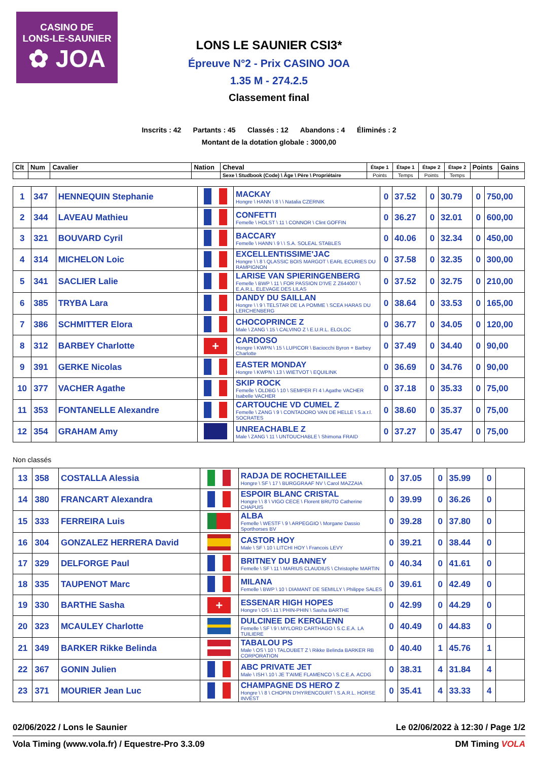CASINO DE
LONS-LE-SAUNIER
✿ JOA
LONS LE SAUNIER CSI3*
Épreuve N°2 - Prix CASINO JOA
1.35 M - 274.2.5
Classement final
Inscrits : 42 Partants : 45 Classés : 12 Abandons : 4 Éliminés : 2
Montant de la dotation globale : 3000,00
| Clt | Num | Cavalier | Nation | Cheval | Étape 1 | Étape 1 | Étape 2 | Étape 2 | Points | Gains |
| --- | --- | --- | --- | --- | --- | --- | --- | --- | --- | --- |
| | | | | Sexe \ Studbook (Code) \ Âge \ Père \ Propriétaire | Points | Temps | Points | Temps | | |
| 1 | 347 | HENNEQUIN Stephanie | | MACKAY Hongre \ HANN \ 8 \ \ Natalia CZERNIK | 0 | 37.52 | 0 | 30.79 | 0 | 750,00 |
| 2 | 344 | LAVEAU Mathieu | | CONFETTI Femelle \ HOLST \ 11 \ CONNOR \ Clint GOFFIN | 0 | 36.27 | 0 | 32.01 | 0 | 600,00 |
| 3 | 321 | BOUVARD Cyril | | BACCARY Femelle \ HANN \ 9 \ \ S.A. SOLEAL STABLES | 0 | 40.06 | 0 | 32.34 | 0 | 450,00 |
| 4 | 314 | MICHELON Loic | | EXCELLENTISSIME'JAC Hongre \ \ 8 \ QLASSIC BOIS MARGOT \ EARL ECURIES DU RAMPIGNON | 0 | 37.58 | 0 | 32.35 | 0 | 300,00 |
| 5 | 341 | SACLIER Lalie | | LARISE VAN SPIERINGENBERG Femelle \ BWP \ 11 \ FOR PASSION D'IVE Z Z644007 \ E.A.R.L. ELEVAGE DES LILAS | 0 | 37.52 | 0 | 32.75 | 0 | 210,00 |
| 6 | 385 | TRYBA Lara | | DANDY DU SAILLAN Hongre \ \ 9 \ TELSTAR DE LA POMME \ SCEA HARAS DU LERCHENBERG | 0 | 38.64 | 0 | 33.53 | 0 | 165,00 |
| 7 | 386 | SCHMITTER Elora | | CHOCOPRINCE Z Male \ ZANG \ 15 \ CALVINO Z \ E.U.R.L. ELOLOC | 0 | 36.77 | 0 | 34.05 | 0 | 120,00 |
| 8 | 312 | BARBEY Charlotte | + | CARDOSO Hongre \ KWPN \ 15 \ LUPICOR \ Baciocchi Byron + Barbey Charlotte | 0 | 37.49 | 0 | 34.40 | 0 | 90,00 |
| 9 | 391 | GERKE Nicolas | | EASTER MONDAY Hongre \ KWPN \ 13 \ WIETVOT \ EQUILINK | 0 | 36.69 | 0 | 34.76 | 0 | 90,00 |
| 10 | 377 | VACHER Agathe | | SKIP ROCK Femelle \ OLDBG \ 10 \ SEMPER FI 4 \ Agathe VACHER Isabelle VACHER | 0 | 37.18 | 0 | 35.33 | 0 | 75,00 |
| 11 | 353 | FONTANELLE Alexandre | | CARTOUCHE VD CUMEL Z Femelle \ ZANG \ 9 \ CONTADORO VAN DE HELLE \ S.a.r.l. SOCRATES | 0 | 38.60 | 0 | 35.37 | 0 | 75,00 |
| 12 | 354 | GRAHAM Amy | | UNREACHABLE Z Male \ ZANG \ 11 \ UNTOUCHABLE \ Shimona FRAID | 0 | 37.27 | 0 | 35.47 | 0 | 75,00 |
Non classés
| 13 | 358 | COSTALLA Alessia | | RADJA DE ROCHETAILLEE Hongre \ SF \ 17 \ BURGGRAAF NV \ Carol MAZZAIA | 0 | 37.05 | 0 | 35.99 | 0 | |
| 14 | 380 | FRANCART Alexandra | | ESPOIR BLANC CRISTAL Hongre \ \ 8 \ VIGO CECE \ Florent BRUTO Catherine CHAPUIS | 0 | 39.99 | 0 | 36.26 | 0 | |
| 15 | 333 | FERREIRA Luis | | ALBA Femelle \ WESTF \ 9 \ ARPEGGIO \ Morgane Dassio Sporthorses BV | 0 | 39.28 | 0 | 37.80 | 0 | |
| 16 | 304 | GONZALEZ HERRERA David | | CASTOR HOY Male \ SF \ 10 \ LITCHI HOY \ Francois LEVY | 0 | 39.21 | 0 | 38.44 | 0 | |
| 17 | 329 | DELFORGE Paul | | BRITNEY DU BANNEY Femelle \ SF \ 11 \ MARIUS CLAUDIUS \ Christophe MARTIN | 0 | 40.34 | 0 | 41.61 | 0 | |
| 18 | 335 | TAUPENOT Marc | | MILANA Femelle \ BWP \ 10 \ DIAMANT DE SEMILLY \ Philippe SALES | 0 | 39.61 | 0 | 42.49 | 0 | |
| 19 | 330 | BARTHE Sasha | + | ESSENAR HIGH HOPES Hongre \ OS \ 11 \ PHIN-PHIN \ Sasha BARTHE | 0 | 42.99 | 0 | 44.29 | 0 | |
| 20 | 323 | MCAULEY Charlotte | | DULCINEE DE KERGLENN Femelle \ SF \ 9 \ MYLORD CARTHAGO \ S.C.E.A. LA TUILIERE | 0 | 40.49 | 0 | 44.83 | 0 | |
| 21 | 349 | BARKER Rikke Belinda | | TABALOU PS Male \ OS \ 10 \ TALOUBET Z \ Rikke Belinda BARKER RB CORPORATION | 0 | 40.40 | 1 | 45.76 | 1 | |
| 22 | 367 | GONIN Julien | | ABC PRIVATE JET Male \ ISH \ 10 \ JE T'AIME FLAMENCO \ S.C.E.A. ACDG | 0 | 38.31 | 4 | 31.84 | 4 | |
| 23 | 371 | MOURIER Jean Luc | | CHAMPAGNE DS HERO Z Hongre \ \ 8 \ CHOPIN D'HYRENCOURT \ S.A.R.L. HORSE INVEST | 0 | 35.41 | 4 | 33.33 | 4 | |
02/06/2022 / Lons le Saunier Le 02/06/2022 à 12:30 / Page 1/2
Vola Timing (www.vola.fr) / Equestre-Pro 3.3.09 DM Timing VOLA